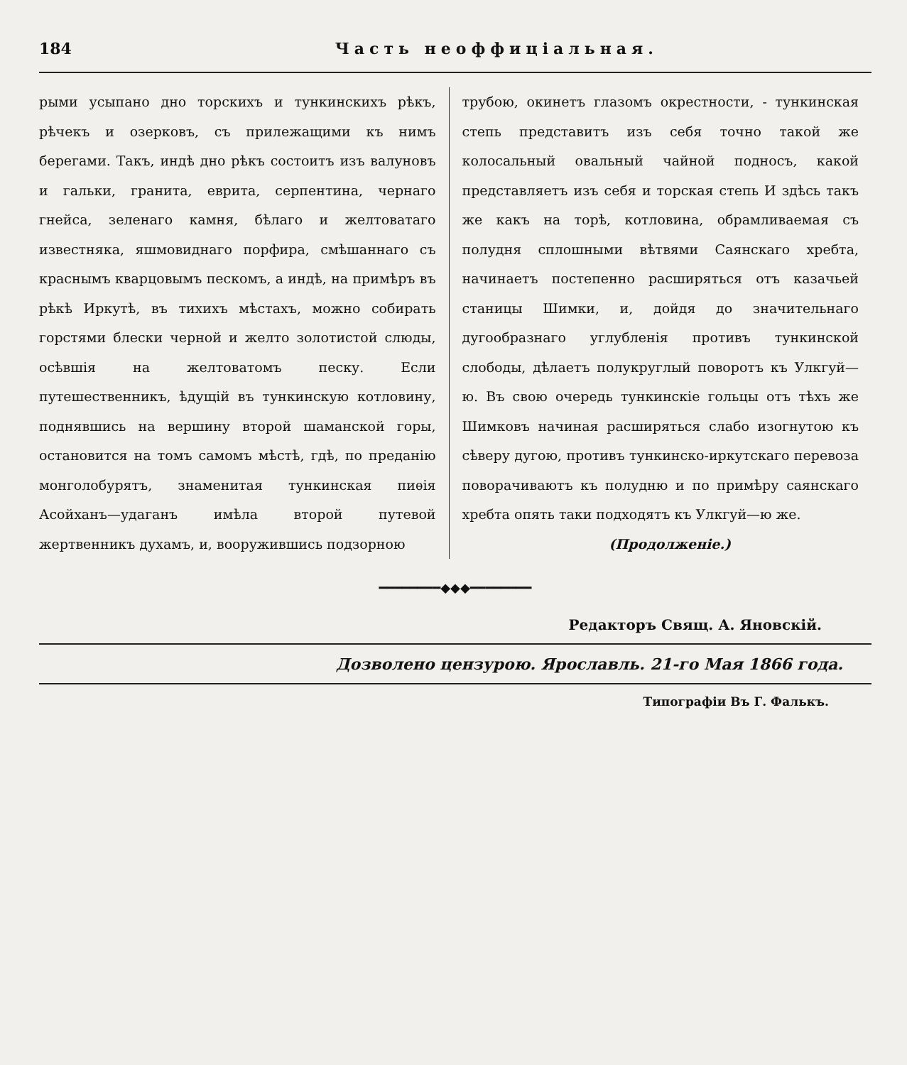184 Часть неоффиціальная.
рыми усыпано дно торскихъ и тункинскихъ рѣкъ, рѣчекъ и озерковъ, съ прилежащими къ нимъ берегами. Такъ, индѣ дно рѣкъ состоитъ изъ валуновъ и гальки, гранита, еврита, серпентина, чернаго гнейса, зеленаго камня, бѣлаго и желтоватаго известняка, яшмовиднаго порфира, смѣшаннаго съ краснымъ кварцовымъ пескомъ, а индѣ, на примѣръ въ рѣкѣ Иркутѣ, въ тихихъ мѣстахъ, можно собирать горстями блески черной и желто золотистой слюды, осѣвшія на желтоватомъ песку. Если путешественникъ, ѣдущій въ тункинскую котловину, поднявшись на вершину второй шаманской горы, остановится на томъ самомъ мѣстѣ, гдѣ, по преданію монголобурятъ, знаменитая тункинская пиѳія Асойханъ—удаганъ имѣла второй путевой жертвенникъ духамъ, и, вооружившись подзорною
трубою, окинетъ глазомъ окрестности, - тункинская степь представитъ изъ себя точно такой же колосальный овальный чайной подносъ, какой представляетъ изъ себя и торская степь И здѣсь такъ же какъ на торѣ, котловина, обрамливаемая съ полудня сплошными вѣтвями Саянскаго хребта, начинаетъ постепенно расширяться отъ казачьей станицы Шимки, и, дойдя до значительнаго дугообразнаго углубленія противъ тункинской слободы, дѣлаетъ полукруглый поворотъ къ Улкгуй—ю. Въ свою очередь тункинскіе гольцы отъ тѣхъ же Шимковъ начиная расширяться слабо изогнутою къ сѣверу дугою, противъ тункинско-иркутскаго перевоза поворачиваютъ къ полудню и по примѣру саянскаго хребта опять таки подходятъ къ Улкгуй—ю же.
(Продолженіе.)
━━━━━━━━◆◆◆━━━━━━━━
Редакторъ Свящ. А. Яновскій.
Дозволено цензурою. Ярославль. 21-го Мая 1866 года.
Типографіи Въ Г. Фалькъ.